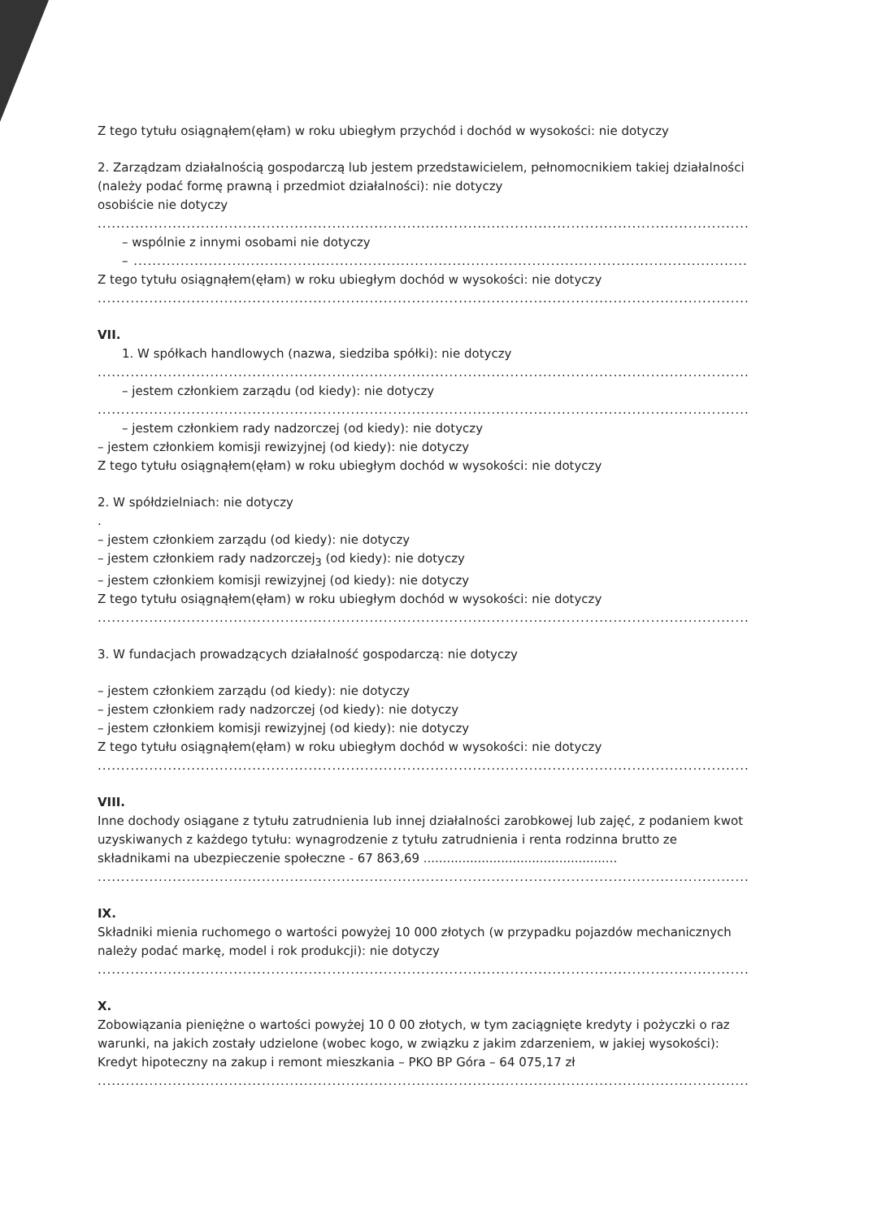Z tego tytułu osiągnąłem(ęłam) w roku ubiegłym przychód i dochód w wysokości: nie dotyczy
2. Zarządzam działalnością gospodarczą lub jestem przedstawicielem, pełnomocnikiem takiej działalności (należy podać formę prawną i przedmiot działalności): nie dotyczy
osobiście nie dotyczy
.....................................................................................................................................................
– wspólnie z innymi osobami nie dotyczy
– ..........................................................................................................................................
Z tego tytułu osiągnąłem(ęłam) w roku ubiegłym dochód w wysokości: nie dotyczy
.....................................................................................................................................................
VII.
1. W spółkach handlowych (nazwa, siedziba spółki): nie dotyczy
.....................................................................................................................................................
– jestem członkiem zarządu (od kiedy): nie dotyczy
.....................................................................................................................................................
– jestem członkiem rady nadzorczej (od kiedy): nie dotyczy
– jestem członkiem komisji rewizyjnej (od kiedy): nie dotyczy
Z tego tytułu osiągnąłem(ęłam) w roku ubiegłym dochód w wysokości: nie dotyczy
2. W spółdzielniach: nie dotyczy
.
– jestem członkiem zarządu (od kiedy): nie dotyczy
– jestem członkiem rady nadzorczej<sub>3</sub> (od kiedy): nie dotyczy
– jestem członkiem komisji rewizyjnej (od kiedy): nie dotyczy
Z tego tytułu osiągnąłem(ęłam) w roku ubiegłym dochód w wysokości: nie dotyczy
.....................................................................................................................................................
3. W fundacjach prowadzących działalność gospodarczą: nie dotyczy
– jestem członkiem zarządu (od kiedy): nie dotyczy
– jestem członkiem rady nadzorczej (od kiedy): nie dotyczy
– jestem członkiem komisji rewizyjnej (od kiedy): nie dotyczy
Z tego tytułu osiągnąłem(ęłam) w roku ubiegłym dochód w wysokości: nie dotyczy
.....................................................................................................................................................
VIII.
Inne dochody osiągane z tytułu zatrudnienia lub innej działalności zarobkowej lub zajęć, z podaniem kwot uzyskiwanych z każdego tytułu: wynagrodzenie z tytułu zatrudnienia i renta rodzinna brutto ze składnikami na ubezpieczenie społeczne - 67 863,69 ..................................................
.....................................................................................................................................................
IX.
Składniki mienia ruchomego o wartości powyżej 10 000 złotych (w przypadku pojazdów mechanicznych należy podać markę, model i rok produkcji): nie dotyczy
.....................................................................................................................................................
X.
Zobowiązania pieniężne o wartości powyżej 10 0 00 złotych, w tym zaciągnięte kredyty i pożyczki o raz warunki, na jakich zostały udzielone (wobec kogo, w związku z jakim zdarzeniem, w jakiej wysokości): Kredyt hipoteczny na zakup i remont mieszkania – PKO BP Góra – 64 075,17 zł
.....................................................................................................................................................